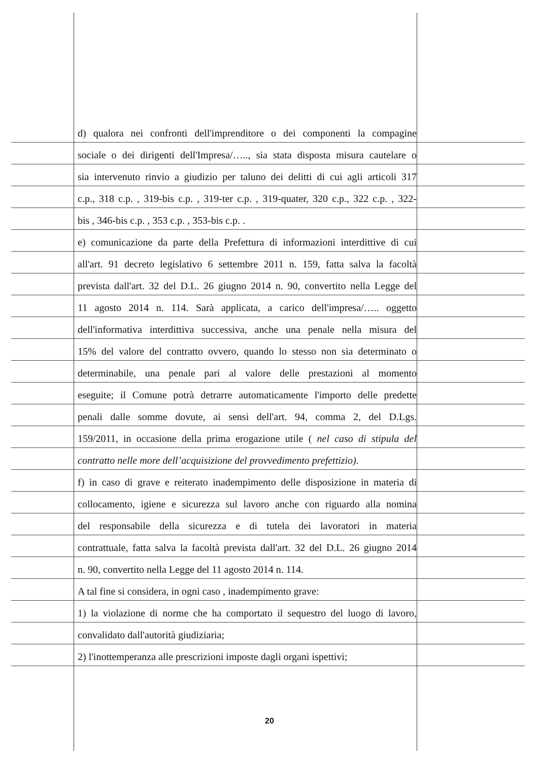d) qualora nei confronti dell'imprenditore o dei componenti la compagine
sociale o dei dirigenti dell'Impresa/….., sia stata disposta misura cautelare o
sia intervenuto rinvio a giudizio per taluno dei delitti di cui agli articoli 317
c.p., 318 c.p. , 319-bis c.p. , 319-ter c.p. , 319-quater, 320 c.p., 322 c.p. , 322-
bis , 346-bis c.p. , 353 c.p. , 353-bis c.p. .
e) comunicazione da parte della Prefettura di informazioni interdittive di cui
all'art. 91 decreto legislativo 6 settembre 2011 n. 159, fatta salva la facoltà
prevista dall'art. 32 del D.L. 26 giugno 2014 n. 90, convertito nella Legge del
11 agosto 2014 n. 114. Sarà applicata, a carico dell'impresa/….. oggetto
dell'informativa interdittiva successiva, anche una penale nella misura del
15% del valore del contratto ovvero, quando lo stesso non sia determinato o
determinabile, una penale pari al valore delle prestazioni al momento
eseguite; il Comune potrà detrarre automaticamente l'importo delle predette
penali dalle somme dovute, ai sensi dell'art. 94, comma 2, del D.Lgs.
159/2011, in occasione della prima erogazione utile ( nel caso di stipula del
contratto nelle more dell’acquisizione del provvedimento prefettizio).
f) in caso di grave e reiterato inadempimento delle disposizione in materia di
collocamento, igiene e sicurezza sul lavoro anche con riguardo alla nomina
del responsabile della sicurezza e di tutela dei lavoratori in materia
contrattuale, fatta salva la facoltà prevista dall'art. 32 del D.L. 26 giugno 2014
n. 90, convertito nella Legge del 11 agosto 2014 n. 114.
A tal fine si considera, in ogni caso , inadempimento grave:
1) la violazione di norme che ha comportato il sequestro del luogo di lavoro,
convalidato dall'autorità giudiziaria;
2) l'inottemperanza alle prescrizioni imposte dagli organi ispettivi;
20